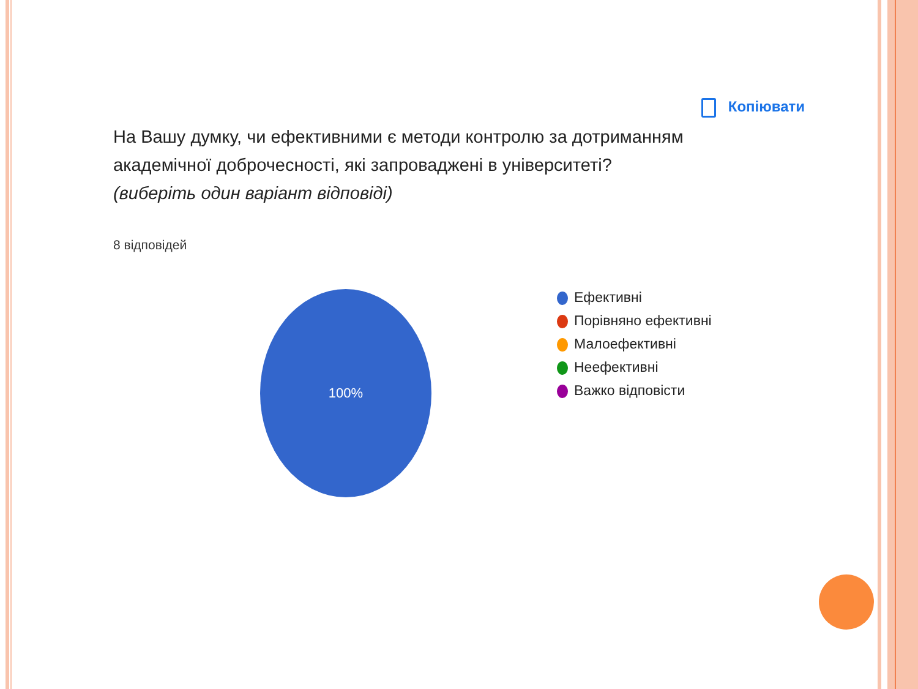Копіювати
На Вашу думку, чи ефективними є методи контролю за дотриманням академічної доброчесності, які запроваджені в університеті? (виберіть один варіант відповіді)
8 відповідей
100%
Ефективні
Порівняно ефективні
Малоефективні
Неефективні
Важко відповісти